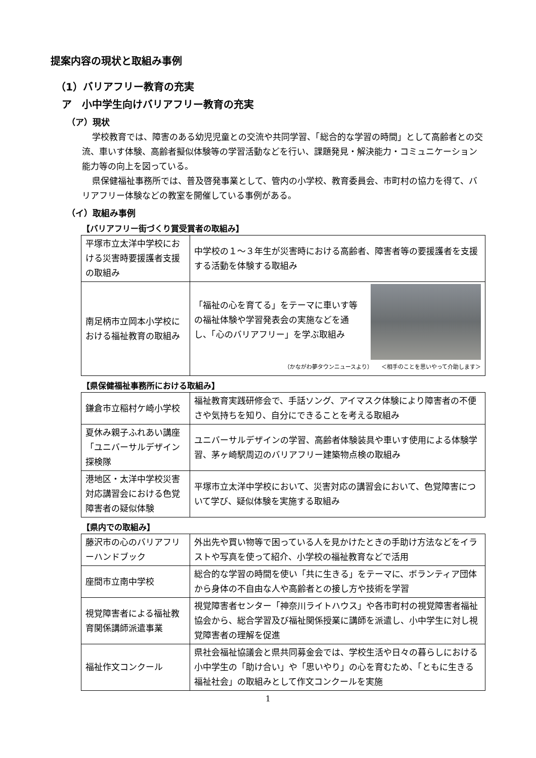提案内容の現状と取組み事例
（1）バリアフリー教育の充実
ア　小中学生向けバリアフリー教育の充実
（ア）現状
学校教育では、障害のある幼児児童との交流や共同学習、「総合的な学習の時間」として高齢者との交流、車いす体験、高齢者擬似体験等の学習活動などを行い、課題発見・解決能力・コミュニケーション能力等の向上を図っている。
県保健福祉事務所では、普及啓発事業として、管内の小学校、教育委員会、市町村の協力を得て、バリアフリー体験などの教室を開催している事例がある。
（イ）取組み事例
【バリアフリー街づくり賞受賞者の取組み】
| 平塚市立太洋中学校における災害時要援護者支援の取組み | 中学校の１～３年生が災害時における高齢者、障害者等の要援護者を支援する活動を体験する取組み |
| 南足柄市立岡本小学校における福祉教育の取組み | 「福祉の心を育てる」をテーマに車いす等の福祉体験や学習発表会の実施などを通し、「心のバリアフリー」を学ぶ取組み （かながわ夢タウンニュースより） ＜相手のことを思いやって介助します＞ |
【県保健福祉事務所における取組み】
| 鎌倉市立稲村ケ崎小学校 | 福祉教育実践研修会で、手話ソング、アイマスク体験により障害者の不便さや気持ちを知り、自分にできることを考える取組み |
| 夏休み親子ふれあい講座「ユニバーサルデザイン探検隊 | ユニバーサルデザインの学習、高齢者体験装具や車いす使用による体験学習、茅ヶ崎駅周辺のバリアフリー建築物点検の取組み |
| 港地区・太洋中学校災害対応講習会における色覚障害者の疑似体験 | 平塚市立太洋中学校において、災害対応の講習会において、色覚障害について学び、疑似体験を実施する取組み |
【県内での取組み】
| 藤沢市の心のバリアフリーハンドブック | 外出先や買い物等で困っている人を見かけたときの手助け方法などをイラストや写真を使って紹介、小学校の福祉教育などで活用 |
| 座間市立南中学校 | 総合的な学習の時間を使い「共に生きる」をテーマに、ボランティア団体から身体の不自由な人や高齢者との接し方や技術を学習 |
| 視覚障害者による福祉教育関係講師派遣事業 | 視覚障害者センター「神奈川ライトハウス」や各市町村の視覚障害者福祉協会から、総合学習及び福祉関係授業に講師を派遣し、小中学生に対し視覚障害者の理解を促進 |
| 福祉作文コンクール | 県社会福祉協議会と県共同募金会では、学校生活や日々の暮らしにおける小中学生の「助け合い」や「思いやり」の心を育むため、「ともに生きる福祉社会」の取組みとして作文コンクールを実施 |
1